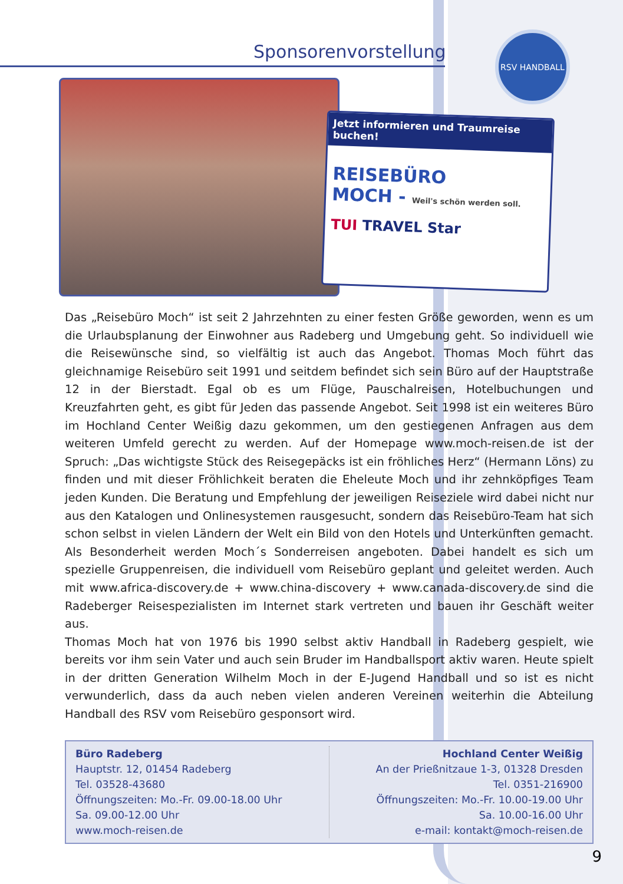RSV HANDBALL
Sponsorenvorstellung
Jetzt informieren und Traumreise buchen!
REISEBÜRO
MOCH - Weil's schön werden soll.
TUI TRAVEL Star
Das „Reisebüro Moch“ ist seit 2 Jahrzehnten zu einer festen Größe geworden, wenn es um die Urlaubsplanung der Einwohner aus Radeberg und Umgebung geht. So individuell wie die Reisewünsche sind, so vielfältig ist auch das Angebot. Thomas Moch führt das gleichnamige Reisebüro seit 1991 und seitdem befindet sich sein Büro auf der Hauptstraße 12 in der Bierstadt. Egal ob es um Flüge, Pauschalreisen, Hotelbuchungen und Kreuzfahrten geht, es gibt für Jeden das passende Angebot. Seit 1998 ist ein weiteres Büro im Hochland Center Weißig dazu gekommen, um den gestiegenen Anfragen aus dem weiteren Umfeld gerecht zu werden. Auf der Homepage www.moch-reisen.de ist der Spruch: „Das wichtigste Stück des Reisegepäcks ist ein fröhliches Herz“ (Hermann Löns) zu finden und mit dieser Fröhlichkeit beraten die Eheleute Moch und ihr zehnköpfiges Team jeden Kunden. Die Beratung und Empfehlung der jeweiligen Reiseziele wird dabei nicht nur aus den Katalogen und Onlinesystemen rausgesucht, sondern das Reisebüro-Team hat sich schon selbst in vielen Ländern der Welt ein Bild von den Hotels und Unterkünften gemacht. Als Besonderheit werden Moch´s Sonderreisen angeboten. Dabei handelt es sich um spezielle Gruppenreisen, die individuell vom Reisebüro geplant und geleitet werden. Auch mit www.africa-discovery.de + www.china-discovery + www.canada-discovery.de sind die Radeberger Reisespezialisten im Internet stark vertreten und bauen ihr Geschäft weiter aus.
Thomas Moch hat von 1976 bis 1990 selbst aktiv Handball in Radeberg gespielt, wie bereits vor ihm sein Vater und auch sein Bruder im Handballsport aktiv waren. Heute spielt in der dritten Generation Wilhelm Moch in der E-Jugend Handball und so ist es nicht verwunderlich, dass da auch neben vielen anderen Vereinen weiterhin die Abteilung Handball des RSV vom Reisebüro gesponsort wird.
Büro Radeberg
Hauptstr. 12, 01454 Radeberg
Tel. 03528-43680
Öffnungszeiten: Mo.-Fr. 09.00-18.00 Uhr
Sa. 09.00-12.00 Uhr
www.moch-reisen.de
Hochland Center Weißig
An der Prießnitzaue 1-3, 01328 Dresden
Tel. 0351-216900
Öffnungszeiten: Mo.-Fr. 10.00-19.00 Uhr
Sa. 10.00-16.00 Uhr
e-mail: kontakt@moch-reisen.de
9